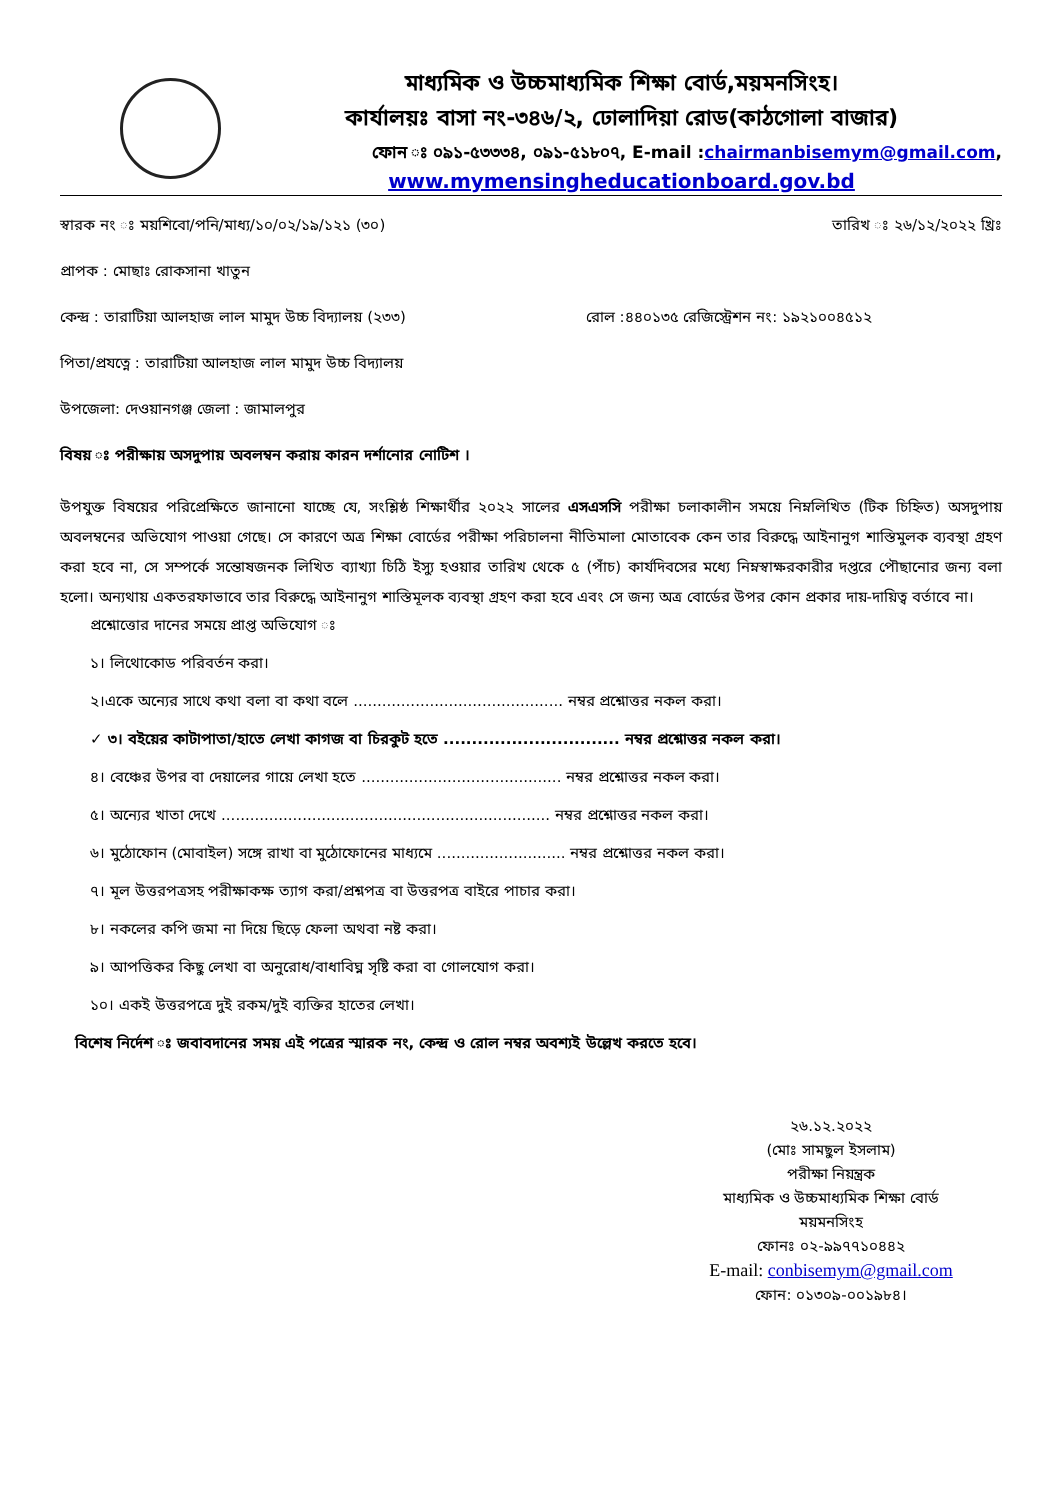মাধ্যমিক ও উচ্চমাধ্যমিক শিক্ষা বোর্ড,ময়মনসিংহ।
কার্যালয়ঃ বাসা নং-৩৪৬/২, ঢোলাদিয়া রোড(কাঠগোলা বাজার)
ফোন ঃ ০৯১-৫৩৩৩৪, ০৯১-৫১৮০৭, E-mail :chairmanbisemym@gmail.com,
www.mymensingheducationboard.gov.bd
স্বারক নং ঃ ময়শিবো/পনি/মাধ্য/১০/০২/১৯/১২১ (৩০)
তারিখ ঃ ২৬/১২/২০২২ খ্রিঃ
প্রাপক : মোছাঃ রোকসানা খাতুন
কেন্দ্র : তারাটিয়া আলহাজ লাল মামুদ উচ্চ বিদ্যালয় (২৩৩)
রোল :৪৪০১৩৫ রেজিস্ট্রেশন নং: ১৯২১০০৪৫১২
পিতা/প্রযত্নে : তারাটিয়া আলহাজ লাল মামুদ উচ্চ বিদ্যালয়
উপজেলা: দেওয়ানগঞ্জ জেলা : জামালপুর
বিষয় ঃ পরীক্ষায় অসদুপায় অবলম্বন করায় কারন দর্শানোর নোটিশ ।
উপযুক্ত বিষয়ের পরিপ্রেক্ষিতে জানানো যাচ্ছে যে, সংশ্লিষ্ঠ শিক্ষার্থীর ২০২২ সালের এসএসসি পরীক্ষা চলাকালীন সময়ে নিম্নলিখিত (টিক চিহ্নিত) অসদুপায় অবলম্বনের অভিযোগ পাওয়া গেছে। সে কারণে অত্র শিক্ষা বোর্ডের পরীক্ষা পরিচালনা নীতিমালা মোতাবেক কেন তার বিরুদ্ধে আইনানুগ শাস্তিমুলক ব্যবস্থা গ্রহণ করা হবে না, সে সম্পর্কে সন্তোষজনক লিখিত ব্যাখ্যা চিঠি ইস্যু হওয়ার তারিখ থেকে ৫ (পাঁচ) কার্যদিবসের মধ্যে নিম্নস্বাক্ষরকারীর দপ্তরে পৌছানোর জন্য বলা হলো। অন্যথায় একতরফাভাবে তার বিরুদ্ধে আইনানুগ শাস্তিমূলক ব্যবস্থা গ্রহণ করা হবে এবং সে জন্য অত্র বোর্ডের উপর কোন প্রকার দায়-দায়িত্ব বর্তাবে না।
প্রশ্নোত্তোর দানের সময়ে প্রাপ্ত অভিযোগ ঃ
১। লিথোকোড পরিবর্তন করা।
২।একে অন্যের সাথে কথা বলা বা কথা বলে ............................................ নম্বর প্রশ্নোত্তর নকল করা।
✓ ৩। বইয়ের কাটাপাতা/হাতে লেখা কাগজ বা চিরকুট হতে ............................... নম্বর প্রশ্নোত্তর নকল করা।
৪। বেঞ্চের উপর বা দেয়ালের গায়ে লেখা হতে .......................................... নম্বর প্রশ্নোত্তর নকল করা।
৫। অন্যের খাতা দেখে ..................................................................... নম্বর প্রশ্নোত্তর নকল করা।
৬। মুঠোফোন (মোবাইল) সঙ্গে রাখা বা মুঠোফোনের মাধ্যমে ........................... নম্বর প্রশ্নোত্তর নকল করা।
৭। মূল উত্তরপত্রসহ পরীক্ষাকক্ষ ত্যাগ করা/প্রশ্নপত্র বা উত্তরপত্র বাইরে পাচার করা।
৮। নকলের কপি জমা না দিয়ে ছিড়ে ফেলা অথবা নষ্ট করা।
৯। আপত্তিকর কিছু লেখা বা অনুরোধ/বাধাবিঘ্ন সৃষ্টি করা বা গোলযোগ করা।
১০। একই উত্তরপত্রে দুই রকম/দুই ব্যক্তির হাতের লেখা।
বিশেষ নির্দেশ ঃ জবাবদানের সময় এই পত্রের স্মারক নং, কেন্দ্র ও রোল নম্বর অবশ্যই উল্লেখ করতে হবে।
২৬.১২.২০২২
(মোঃ সামছুল ইসলাম)
পরীক্ষা নিয়ন্ত্রক
মাধ্যমিক ও উচ্চমাধ্যমিক শিক্ষা বোর্ড
ময়মনসিংহ
ফোনঃ ০২-৯৯৭৭১০৪৪২
E-mail: conbisemym@gmail.com
ফোন: ০১৩০৯-০০১৯৮৪।